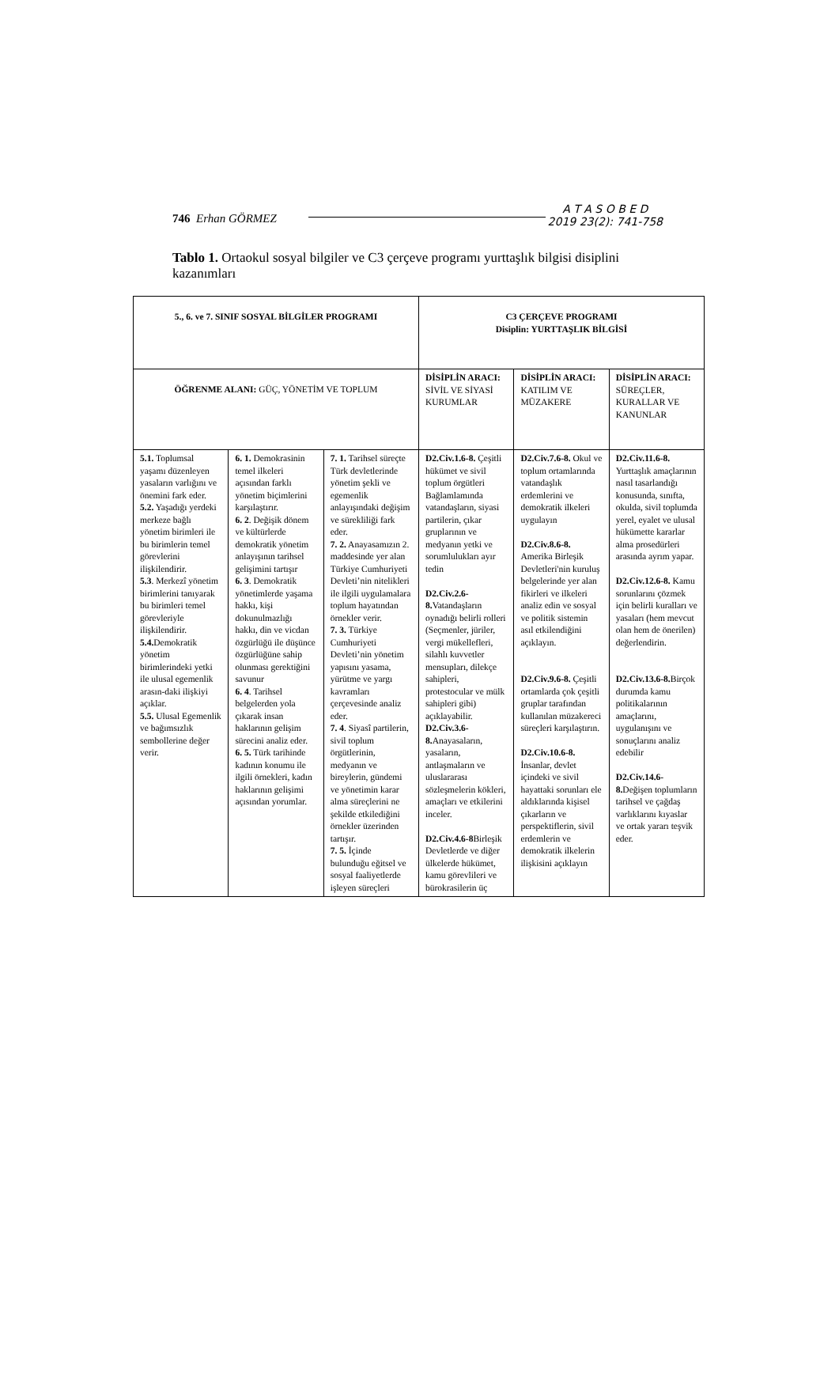746 Erhan GÖRMEZ
A T A S O B E D
2019 23(2): 741-758
Tablo 1. Ortaokul sosyal bilgiler ve C3 çerçeve programı yurttaşlık bilgisi disiplini kazanımları
| 5., 6. ve 7. SINIF SOSYAL BİLGİLER PROGRAMI | | | C3 ÇERÇEVE PROGRAMI Disiplin: YURTTAŞLIK BİLGİSİ | | |
| ÖĞRENME ALANI: GÜÇ, YÖNETİM VE TOPLUM | | | DİSİPLİN ARACI: SİVİL VE SİYASİ KURUMLAR | DİSİPLİN ARACI: KATILIM VE MÜZAKERE | DİSİPLİN ARACI: SÜREÇLER, KURALLAR VE KANUNLAR |
| 5.1. Toplumsal yaşamı düzenleyen yasaların varlığını ve önemini fark eder. 5.2. Yaşadığı yerdeki merkeze bağlı yönetim birimleri ile bu birimlerin temel görevlerini ilişkilendirir. 5.3 . Merkezî yönetim birimlerini tanıyarak bu birimleri temel görevleriyle ilişkilendirir. 5.4. Demokratik yönetim birimlerindeki yetki ile ulusal egemenlik arasın-daki ilişkiyi açıklar. 5.5. Ulusal Egemenlik ve bağımsızlık sembollerine değer verir. | 6. 1. Demokrasinin temel ilkeleri açısından farklı yönetim biçimlerini karşılaştırır. 6. 2 . Değişik dönem ve kültürlerde demokratik yönetim anlayışının tarihsel gelişimini tartışır 6. 3 . Demokratik yönetimlerde yaşama hakkı, kişi dokunulmazlığı hakkı, din ve vicdan özgürlüğü ile düşünce özgürlüğüne sahip olunması gerektiğini savunur 6. 4 . Tarihsel belgelerden yola çıkarak insan haklarının gelişim sürecini analiz eder. 6. 5. Türk tarihinde kadının konumu ile ilgili örnekleri, kadın haklarının gelişimi açısından yorumlar. | 7. 1. Tarihsel süreçte Türk devletlerinde yönetim şekli ve egemenlik anlayışındaki değişim ve sürekliliği fark eder. 7. 2. Anayasamızın 2. maddesinde yer alan Türkiye Cumhuriyeti Devleti’nin nitelikleri ile ilgili uygulamalara toplum hayatından örnekler verir. 7. 3. Türkiye Cumhuriyeti Devleti’nin yönetim yapısını yasama, yürütme ve yargı kavramları çerçevesinde analiz eder. 7. 4 . Siyasî partilerin, sivil toplum örgütlerinin, medyanın ve bireylerin, gündemi ve yönetimin karar alma süreçlerini ne şekilde etkilediğini örnekler üzerinden tartışır. 7. 5. İçinde bulunduğu eğitsel ve sosyal faaliyetlerde işleyen süreçleri | D2.Civ.1.6-8. Çeşitli hükümet ve sivil toplum örgütleri Bağlamlamında vatandaşların, siyasi partilerin, çıkar gruplarının ve medyanın yetki ve sorumlulukları ayır tedin D2.Civ.2.6-8. Vatandaşların oynadığı belirli rolleri (Seçmenler, jüriler, vergi mükellefleri, silahlı kuvvetler mensupları, dilekçe sahipleri, protestocular ve mülk sahipleri gibi) açıklayabilir. D2.Civ.3.6-8. Anayasaların, yasaların, antlaşmaların ve uluslararası sözleşmelerin kökleri, amaçları ve etkilerini inceler. D2.Civ.4.6-8 Birleşik Devletlerde ve diğer ülkelerde hükümet, kamu görevlileri ve bürokrasilerin üç | D2.Civ.7.6-8. Okul ve toplum ortamlarında vatandaşlık erdemlerini ve demokratik ilkeleri uygulayın D2.Civ.8.6-8. Amerika Birleşik Devletleri'nin kuruluş belgelerinde yer alan fikirleri ve ilkeleri analiz edin ve sosyal ve politik sistemin asıl etkilendiğini açıklayın. D2.Civ.9.6-8. Çeşitli ortamlarda çok çeşitli gruplar tarafından kullanılan müzakereci süreçleri karşılaştırın. D2.Civ.10.6-8. İnsanlar, devlet içindeki ve sivil hayattaki sorunları ele aldıklarında kişisel çıkarların ve perspektiflerin, sivil erdemlerin ve demokratik ilkelerin ilişkisini açıklayın | D2.Civ.11.6-8. Yurttaşlık amaçlarının nasıl tasarlandığı konusunda, sınıfta, okulda, sivil toplumda yerel, eyalet ve ulusal hükümette kararlar alma prosedürleri arasında ayrım yapar. D2.Civ.12.6-8. Kamu sorunlarını çözmek için belirli kuralları ve yasaları (hem mevcut olan hem de önerilen) değerlendirin. D2.Civ.13.6-8. Birçok durumda kamu politikalarının amaçlarını, uygulanışını ve sonuçlarını analiz edebilir D2.Civ.14.6-8. Değişen toplumların tarihsel ve çağdaş varlıklarını kıyaslar ve ortak yararı teşvik eder. |